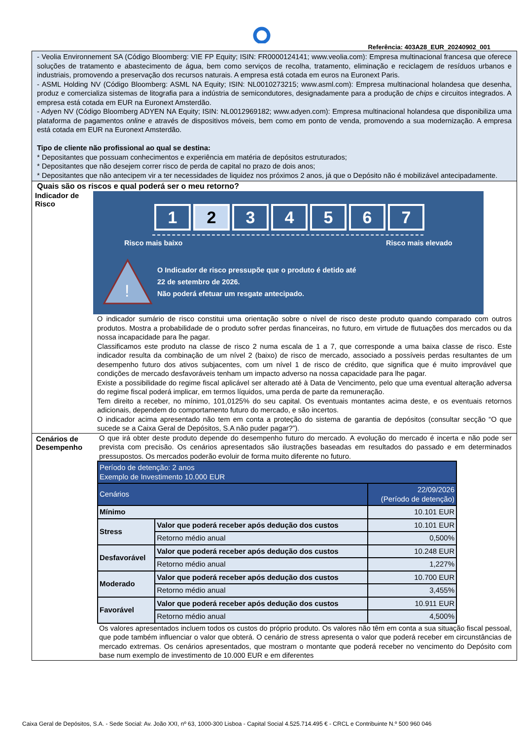Referência: 403A28_EUR_20240902_001
- Veolia Environnement SA (Código Bloomberg: VIE FP Equity; ISIN: FR0000124141; www.veolia.com): Empresa multinacional francesa que oferece soluções de tratamento e abastecimento de água, bem como serviços de recolha, tratamento, eliminação e reciclagem de resíduos urbanos e industriais, promovendo a preservação dos recursos naturais. A empresa está cotada em euros na Euronext Paris.
- ASML Holding NV (Código Bloomberg: ASML NA Equity; ISIN: NL0010273215; www.asml.com): Empresa multinacional holandesa que desenha, produz e comercializa sistemas de litografia para a indústria de semicondutores, designadamente para a produção de chips e circuitos integrados. A empresa está cotada em EUR na Euronext Amsterdão.
- Adyen NV (Código Bloomberg ADYEN NA Equity; ISIN: NL0012969182; www.adyen.com): Empresa multinacional holandesa que disponibiliza uma plataforma de pagamentos online e através de dispositivos móveis, bem como em ponto de venda, promovendo a sua modernização. A empresa está cotada em EUR na Euronext Amsterdão.
Tipo de cliente não profissional ao qual se destina:
* Depositantes que possuam conhecimentos e experiência em matéria de depósitos estruturados;
* Depositantes que não desejem correr risco de perda de capital no prazo de dois anos;
* Depositantes que não antecipem vir a ter necessidades de liquidez nos próximos 2 anos, já que o Depósito não é mobilizável antecipadamente.
Quais são os riscos e qual poderá ser o meu retorno?
Indicador de Risco
1 2 3 4 5 6 7
Risco mais baixo Risco mais elevado
!
O Indicador de risco pressupõe que o produto é detido até
22 de setembro de 2026.
Não poderá efetuar um resgate antecipado.
O indicador sumário de risco constitui uma orientação sobre o nível de risco deste produto quando comparado com outros produtos. Mostra a probabilidade de o produto sofrer perdas financeiras, no futuro, em virtude de flutuações dos mercados ou da nossa incapacidade para lhe pagar.
Classificamos este produto na classe de risco 2 numa escala de 1 a 7, que corresponde a uma baixa classe de risco. Este indicador resulta da combinação de um nível 2 (baixo) de risco de mercado, associado a possíveis perdas resultantes de um desempenho futuro dos ativos subjacentes, com um nível 1 de risco de crédito, que significa que é muito improvável que condições de mercado desfavoráveis tenham um impacto adverso na nossa capacidade para lhe pagar.
Existe a possibilidade do regime fiscal aplicável ser alterado até à Data de Vencimento, pelo que uma eventual alteração adversa do regime fiscal poderá implicar, em termos líquidos, uma perda de parte da remuneração.
Tem direito a receber, no mínimo, 101,0125% do seu capital. Os eventuais montantes acima deste, e os eventuais retornos adicionais, dependem do comportamento futuro do mercado, e são incertos.
O indicador acima apresentado não tem em conta a proteção do sistema de garantia de depósitos (consultar secção “O que sucede se a Caixa Geral de Depósitos, S.A não puder pagar?”).
Cenários de Desempenho
O que irá obter deste produto depende do desempenho futuro do mercado. A evolução do mercado é incerta e não pode ser prevista com precisão. Os cenários apresentados são ilustrações baseadas em resultados do passado e em determinados pressupostos. Os mercados poderão evoluir de forma muito diferente no futuro.
| Período de detenção: 2 anos Exemplo de Investimento 10.000 EUR | | |
| Cenários | | 22/09/2026 (Período de detenção) |
| Mínimo | | 10.101 EUR |
| Stress | Valor que poderá receber após dedução dos custos | 10.101 EUR |
| | Retorno médio anual | 0,500% |
| Desfavorável | Valor que poderá receber após dedução dos custos | 10.248 EUR |
| | Retorno médio anual | 1,227% |
| Moderado | Valor que poderá receber após dedução dos custos | 10.700 EUR |
| | Retorno médio anual | 3,455% |
| Favorável | Valor que poderá receber após dedução dos custos | 10.911 EUR |
| | Retorno médio anual | 4,500% |
Os valores apresentados incluem todos os custos do próprio produto. Os valores não têm em conta a sua situação fiscal pessoal, que pode também influenciar o valor que obterá. O cenário de stress apresenta o valor que poderá receber em circunstâncias de mercado extremas. Os cenários apresentados, que mostram o montante que poderá receber no vencimento do Depósito com base num exemplo de investimento de 10.000 EUR e em diferentes
Caixa Geral de Depósitos, S.A. - Sede Social: Av. João XXI, nº 63, 1000-300 Lisboa - Capital Social 4.525.714.495 € - CRCL e Contribuinte N.º 500 960 046